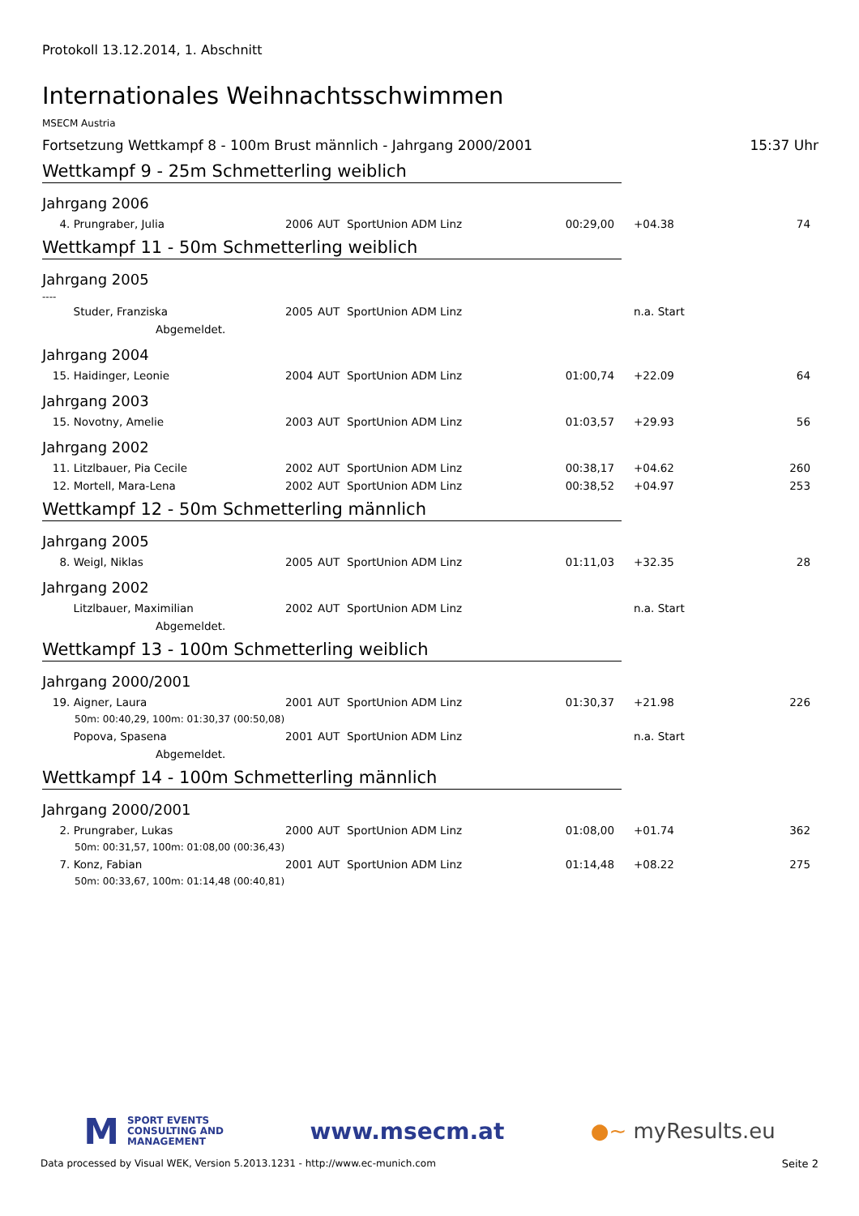Protokoll 13.12.2014, 1. Abschnitt
Internationales Weihnachtsschwimmen
MSECM Austria
Fortsetzung Wettkampf 8 - 100m Brust männlich - Jahrgang 2000/2001 15:37 Uhr
Wettkampf 9 - 25m Schmetterling weiblich
Jahrgang 2006
| 4. Prungraber, Julia | 2006 | AUT | SportUnion ADM Linz | 00:29,00 | +04.38 | 74 |
Wettkampf 11 - 50m Schmetterling weiblich
Jahrgang 2005
----
| Studer, Franziska | 2005 | AUT | SportUnion ADM Linz | | n.a. Start | |
| Abgemeldet. | | | | | | |
Jahrgang 2004
| 15. Haidinger, Leonie | 2004 | AUT | SportUnion ADM Linz | 01:00,74 | +22.09 | 64 |
Jahrgang 2003
| 15. Novotny, Amelie | 2003 | AUT | SportUnion ADM Linz | 01:03,57 | +29.93 | 56 |
Jahrgang 2002
| 11. Litzlbauer, Pia Cecile | 2002 | AUT | SportUnion ADM Linz | 00:38,17 | +04.62 | 260 |
| 12. Mortell, Mara-Lena | 2002 | AUT | SportUnion ADM Linz | 00:38,52 | +04.97 | 253 |
Wettkampf 12 - 50m Schmetterling männlich
Jahrgang 2005
| 8. Weigl, Niklas | 2005 | AUT | SportUnion ADM Linz | 01:11,03 | +32.35 | 28 |
Jahrgang 2002
| Litzlbauer, Maximilian | 2002 | AUT | SportUnion ADM Linz | | n.a. Start | |
| Abgemeldet. | | | | | | |
Wettkampf 13 - 100m Schmetterling weiblich
Jahrgang 2000/2001
| 19. Aigner, Laura | 2001 | AUT | SportUnion ADM Linz | 01:30,37 | +21.98 | 226 |
| 50m: 00:40,29, 100m: 01:30,37 (00:50,08) | | | | | | |
| Popova, Spasena | 2001 | AUT | SportUnion ADM Linz | | n.a. Start | |
| Abgemeldet. | | | | | | |
Wettkampf 14 - 100m Schmetterling männlich
Jahrgang 2000/2001
| 2. Prungraber, Lukas | 2000 | AUT | SportUnion ADM Linz | 01:08,00 | +01.74 | 362 |
| 50m: 00:31,57, 100m: 01:08,00 (00:36,43) | | | | | | |
| 7. Konz, Fabian | 2001 | AUT | SportUnion ADM Linz | 01:14,48 | +08.22 | 275 |
| 50m: 00:33,67, 100m: 01:14,48 (00:40,81) | | | | | | |
M
SPORT EVENTS
CONSULTING AND
MANAGEMENT
www.msecm.at ●~ myResults.eu
Data processed by Visual WEK, Version 5.2013.1231 - http://www.ec-munich.com Seite 2